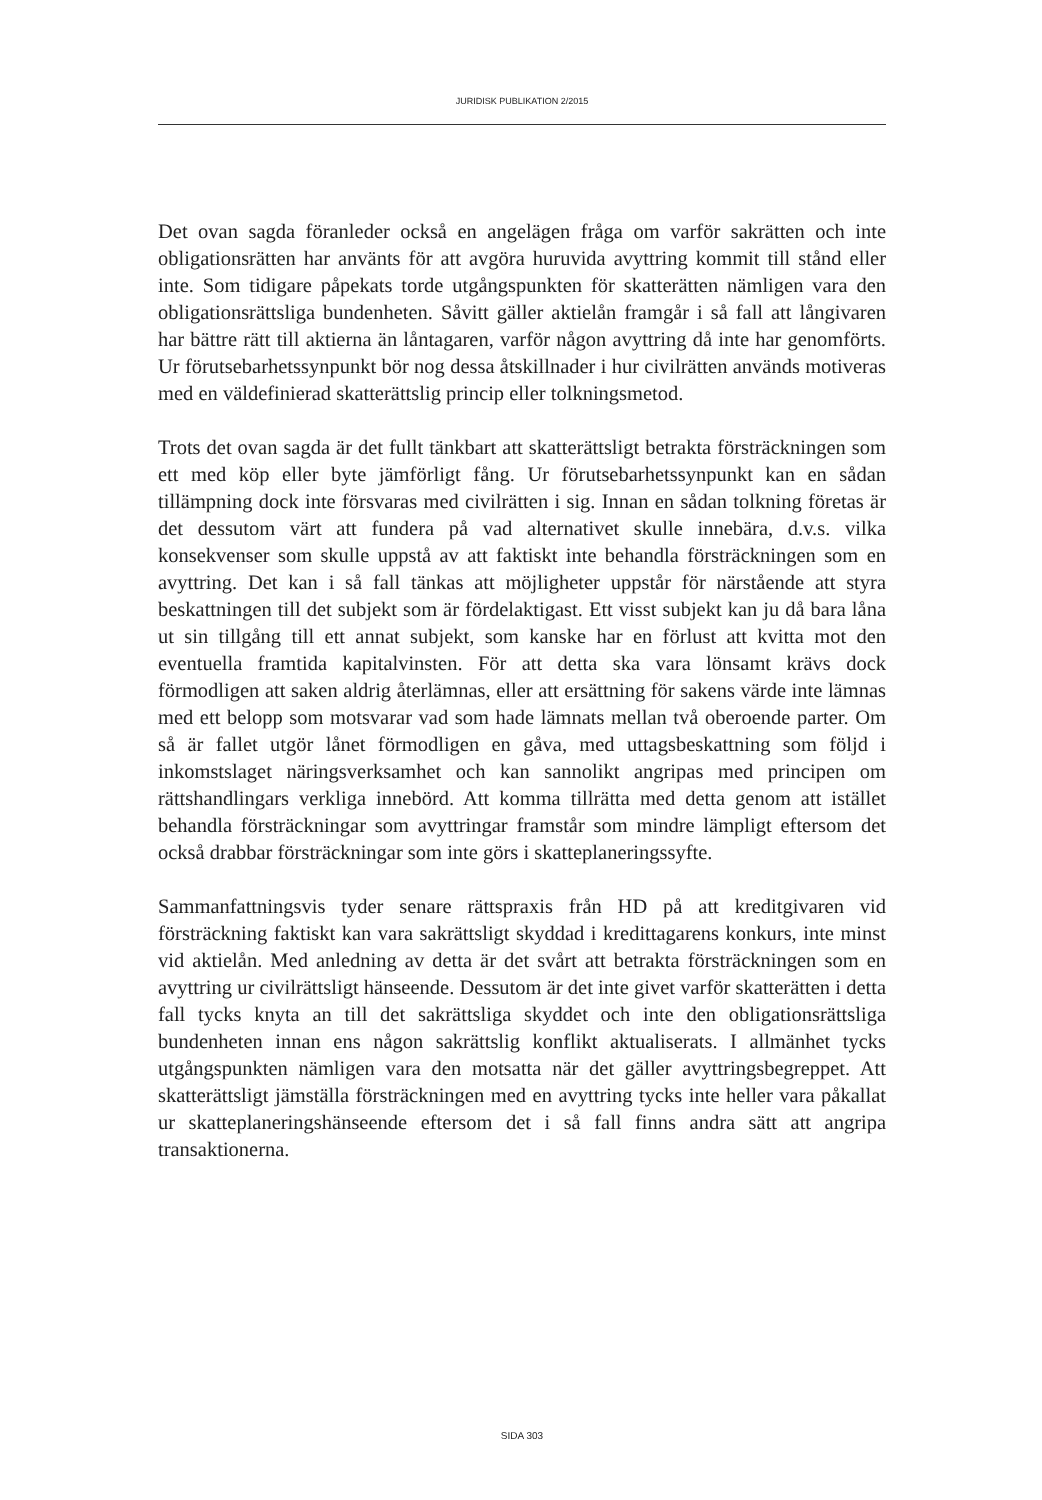JURIDISK PUBLIKATION 2/2015
Det ovan sagda föranleder också en angelägen fråga om varför sakrätten och inte obligationsrätten har använts för att avgöra huruvida avyttring kommit till stånd eller inte. Som tidigare påpekats torde utgångspunkten för skatterätten nämligen vara den obligationsrättsliga bundenheten. Såvitt gäller aktielån framgår i så fall att långivaren har bättre rätt till aktierna än låntagaren, varför någon avyttring då inte har genomförts. Ur förutsebarhetssynpunkt bör nog dessa åtskillnader i hur civilrätten används motiveras med en väldefinierad skatterättslig princip eller tolkningsmetod.
Trots det ovan sagda är det fullt tänkbart att skatterättsligt betrakta försträckningen som ett med köp eller byte jämförligt fång. Ur förutsebarhetssynpunkt kan en sådan tillämpning dock inte försvaras med civilrätten i sig. Innan en sådan tolkning företas är det dessutom värt att fundera på vad alternativet skulle innebära, d.v.s. vilka konsekvenser som skulle uppstå av att faktiskt inte behandla försträckningen som en avyttring. Det kan i så fall tänkas att möjligheter uppstår för närstående att styra beskattningen till det subjekt som är fördelaktigast. Ett visst subjekt kan ju då bara låna ut sin tillgång till ett annat subjekt, som kanske har en förlust att kvitta mot den eventuella framtida kapitalvinsten. För att detta ska vara lönsamt krävs dock förmodligen att saken aldrig återlämnas, eller att ersättning för sakens värde inte lämnas med ett belopp som motsvarar vad som hade lämnats mellan två oberoende parter. Om så är fallet utgör lånet förmodligen en gåva, med uttagsbeskattning som följd i inkomstslaget näringsverksamhet och kan sannolikt angripas med principen om rättshandlingars verkliga innebörd. Att komma tillrätta med detta genom att istället behandla försträckningar som avyttringar framstår som mindre lämpligt eftersom det också drabbar försträckningar som inte görs i skatteplaneringssyfte.
Sammanfattningsvis tyder senare rättspraxis från HD på att kreditgivaren vid försträckning faktiskt kan vara sakrättsligt skyddad i kredittagarens konkurs, inte minst vid aktielån. Med anledning av detta är det svårt att betrakta försträckningen som en avyttring ur civilrättsligt hänseende. Dessutom är det inte givet varför skatterätten i detta fall tycks knyta an till det sakrättsliga skyddet och inte den obligationsrättsliga bundenheten innan ens någon sakrättslig konflikt aktualiserats. I allmänhet tycks utgångspunkten nämligen vara den motsatta när det gäller avyttringsbegreppet. Att skatterättsligt jämställa försträckningen med en avyttring tycks inte heller vara påkallat ur skatteplaneringshänseende eftersom det i så fall finns andra sätt att angripa transaktionerna.
SIDA 303